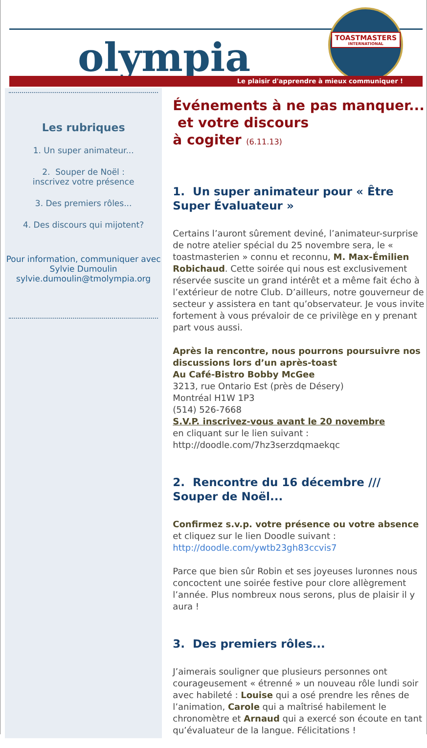TOASTMASTERS
INTERNATIONAL
olympia
Le plaisir d'apprendre à mieux communiquer !
Les rubriques
1. Un super animateur...
2. Souper de Noël :
inscrivez votre présence
3. Des premiers rôles...
4. Des discours qui mijotent?
Pour information, communiquer avec Sylvie Dumoulin sylvie.dumoulin@tmolympia.org
Événements à ne pas manquer...
et votre discours
à cogiter (6.11.13)
1. Un super animateur pour « Être Super Évaluateur »
Certains l’auront sûrement deviné, l’animateur-surprise de notre atelier spécial du 25 novembre sera, le « toastmasterien » connu et reconnu, M. Max-Émilien Robichaud. Cette soirée qui nous est exclusivement réservée suscite un grand intérêt et a même fait écho à l’extérieur de notre Club. D’ailleurs, notre gouverneur de secteur y assistera en tant qu’observateur. Je vous invite fortement à vous prévaloir de ce privilège en y prenant part vous aussi.
Après la rencontre, nous pourrons poursuivre nos discussions lors d’un après-toast
Au Café-Bistro Bobby McGee
3213, rue Ontario Est (près de Désery)
Montréal H1W 1P3
(514) 526-7668
S.V.P. inscrivez-vous avant le 20 novembre
en cliquant sur le lien suivant :
http://doodle.com/7hz3serzdqmaekqc
2. Rencontre du 16 décembre /// Souper de Noël...
Confirmez s.v.p. votre présence ou votre absence et cliquez sur le lien Doodle suivant : http://doodle.com/ywtb23gh83ccvis7
Parce que bien sûr Robin et ses joyeuses luronnes nous concoctent une soirée festive pour clore allègrement l’année. Plus nombreux nous serons, plus de plaisir il y aura !
3. Des premiers rôles...
J’aimerais souligner que plusieurs personnes ont courageusement « étrenné » un nouveau rôle lundi soir avec habileté : Louise qui a osé prendre les rênes de l’animation, Carole qui a maîtrisé habilement le chronomètre et Arnaud qui a exercé son écoute en tant qu’évaluateur de la langue. Félicitations !